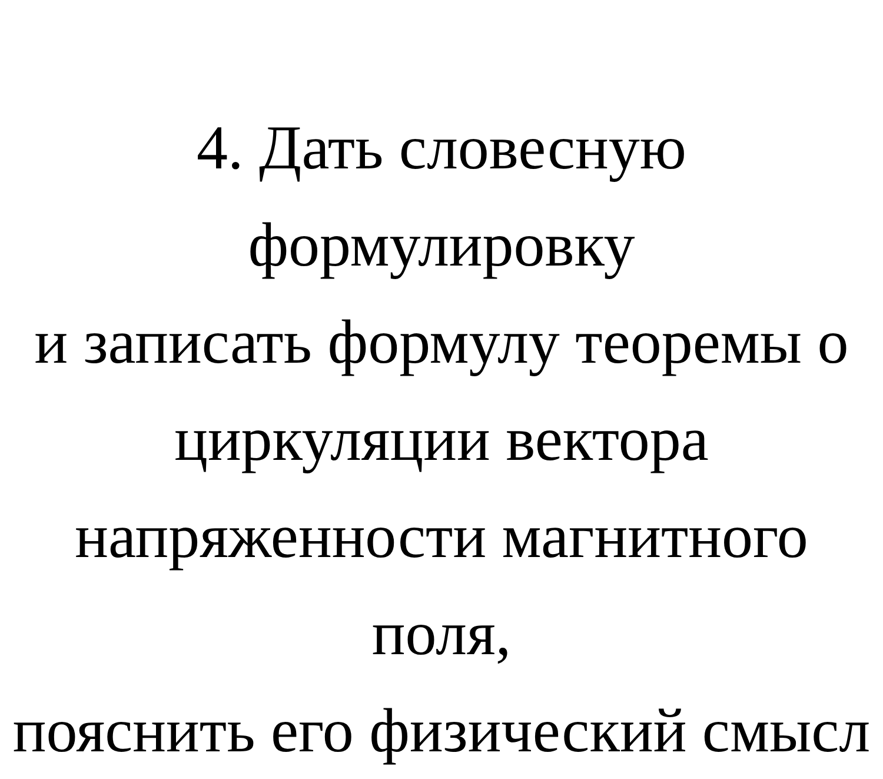4. Дать словесную формулировку
и записать формулу теоремы о
циркуляции вектора
напряженности магнитного поля,
пояснить его физический смысл